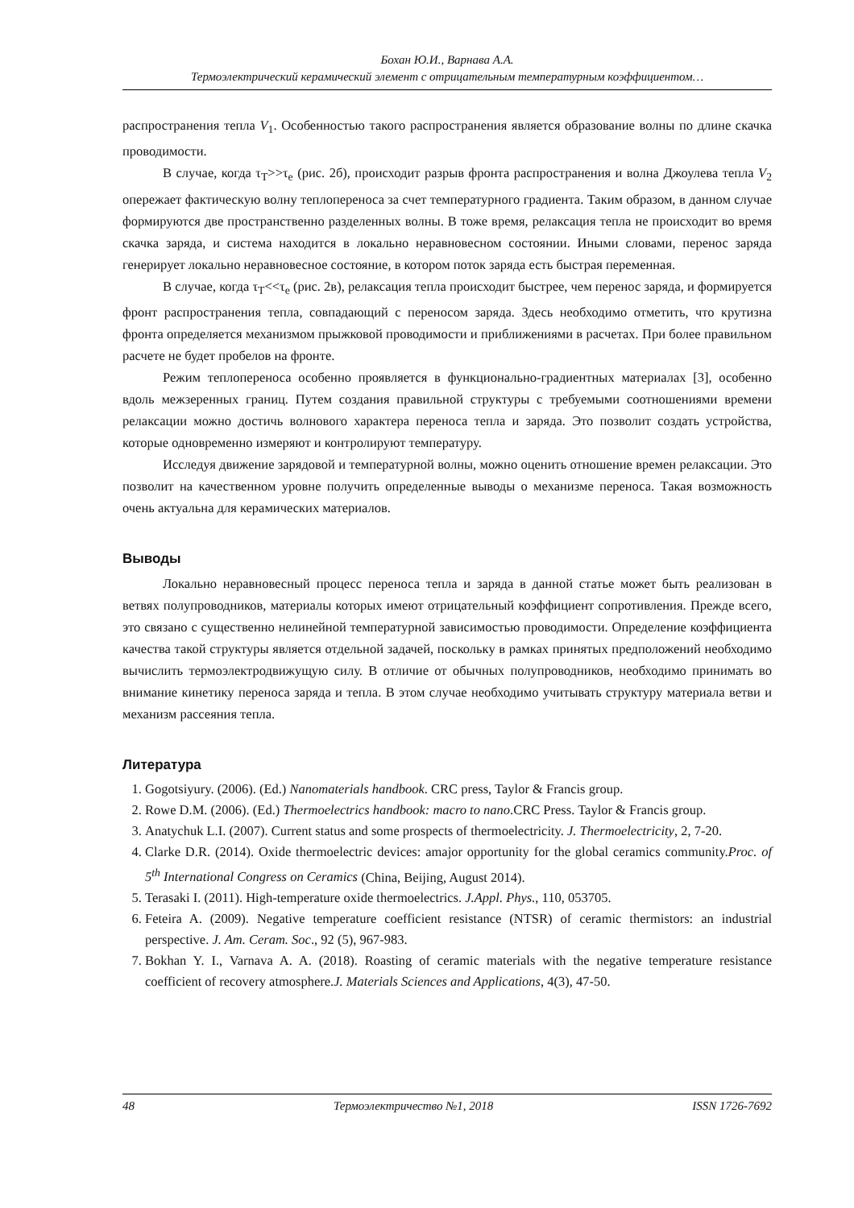Бохан Ю.И., Варнава А.А.
Термоэлектрический керамический элемент с отрицательным температурным коэффициентом…
распространения тепла V<sub>1</sub>. Особенностью такого распространения является образование волны по длине скачка проводимости.
В случае, когда τ<sub>T</sub>>>τ<sub>e</sub> (рис. 2б), происходит разрыв фронта распространения и волна Джоулева тепла V<sub>2</sub> опережает фактическую волну теплопереноса за счет температурного градиента. Таким образом, в данном случае формируются две пространственно разделенных волны. В тоже время, релаксация тепла не происходит во время скачка заряда, и система находится в локально неравновесном состоянии. Иными словами, перенос заряда генерирует локально неравновесное состояние, в котором поток заряда есть быстрая переменная.
В случае, когда τ<sub>T</sub><<τ<sub>e</sub> (рис. 2в), релаксация тепла происходит быстрее, чем перенос заряда, и формируется фронт распространения тепла, совпадающий с переносом заряда. Здесь необходимо отметить, что крутизна фронта определяется механизмом прыжковой проводимости и приближениями в расчетах. При более правильном расчете не будет пробелов на фронте.
Режим теплопереноса особенно проявляется в функционально-градиентных материалах [3], особенно вдоль межзеренных границ. Путем создания правильной структуры с требуемыми соотношениями времени релаксации можно достичь волнового характера переноса тепла и заряда. Это позволит создать устройства, которые одновременно измеряют и контролируют температуру.
Исследуя движение зарядовой и температурной волны, можно оценить отношение времен релаксации. Это позволит на качественном уровне получить определенные выводы о механизме переноса. Такая возможность очень актуальна для керамических материалов.
Выводы
Локально неравновесный процесс переноса тепла и заряда в данной статье может быть реализован в ветвях полупроводников, материалы которых имеют отрицательный коэффициент сопротивления. Прежде всего, это связано с существенно нелинейной температурной зависимостью проводимости. Определение коэффициента качества такой структуры является отдельной задачей, поскольку в рамках принятых предположений необходимо вычислить термоэлектродвижущую силу. В отличие от обычных полупроводников, необходимо принимать во внимание кинетику переноса заряда и тепла. В этом случае необходимо учитывать структуру материала ветви и механизм рассеяния тепла.
Литература
1. Gogotsiyury. (2006). (Ed.) Nanomaterials handbook. CRC press, Taylor & Francis group.
2. Rowe D.M. (2006). (Ed.) Thermoelectrics handbook: macro to nano.CRC Press. Taylor & Francis group.
3. Anatychuk L.I. (2007). Current status and some prospects of thermoelectricity. J. Thermoelectricity, 2, 7-20.
4. Clarke D.R. (2014). Oxide thermoelectric devices: amajor opportunity for the global ceramics community.Proc. of 5<sup>th</sup> International Congress on Ceramics (China, Beijing, August 2014).
5. Terasaki I. (2011). High-temperature oxide thermoelectrics. J.Appl. Phys., 110, 053705.
6. Feteira A. (2009). Negative temperature coefficient resistance (NTSR) of ceramic thermistors: an industrial perspective. J. Am. Ceram. Soc., 92 (5), 967-983.
7. Bokhan Y. I., Varnava A. A. (2018). Roasting of ceramic materials with the negative temperature resistance coefficient of recovery atmosphere.J. Materials Sciences and Applications, 4(3), 47-50.
48 Термоэлектричество №1, 2018 ISSN 1726-7692